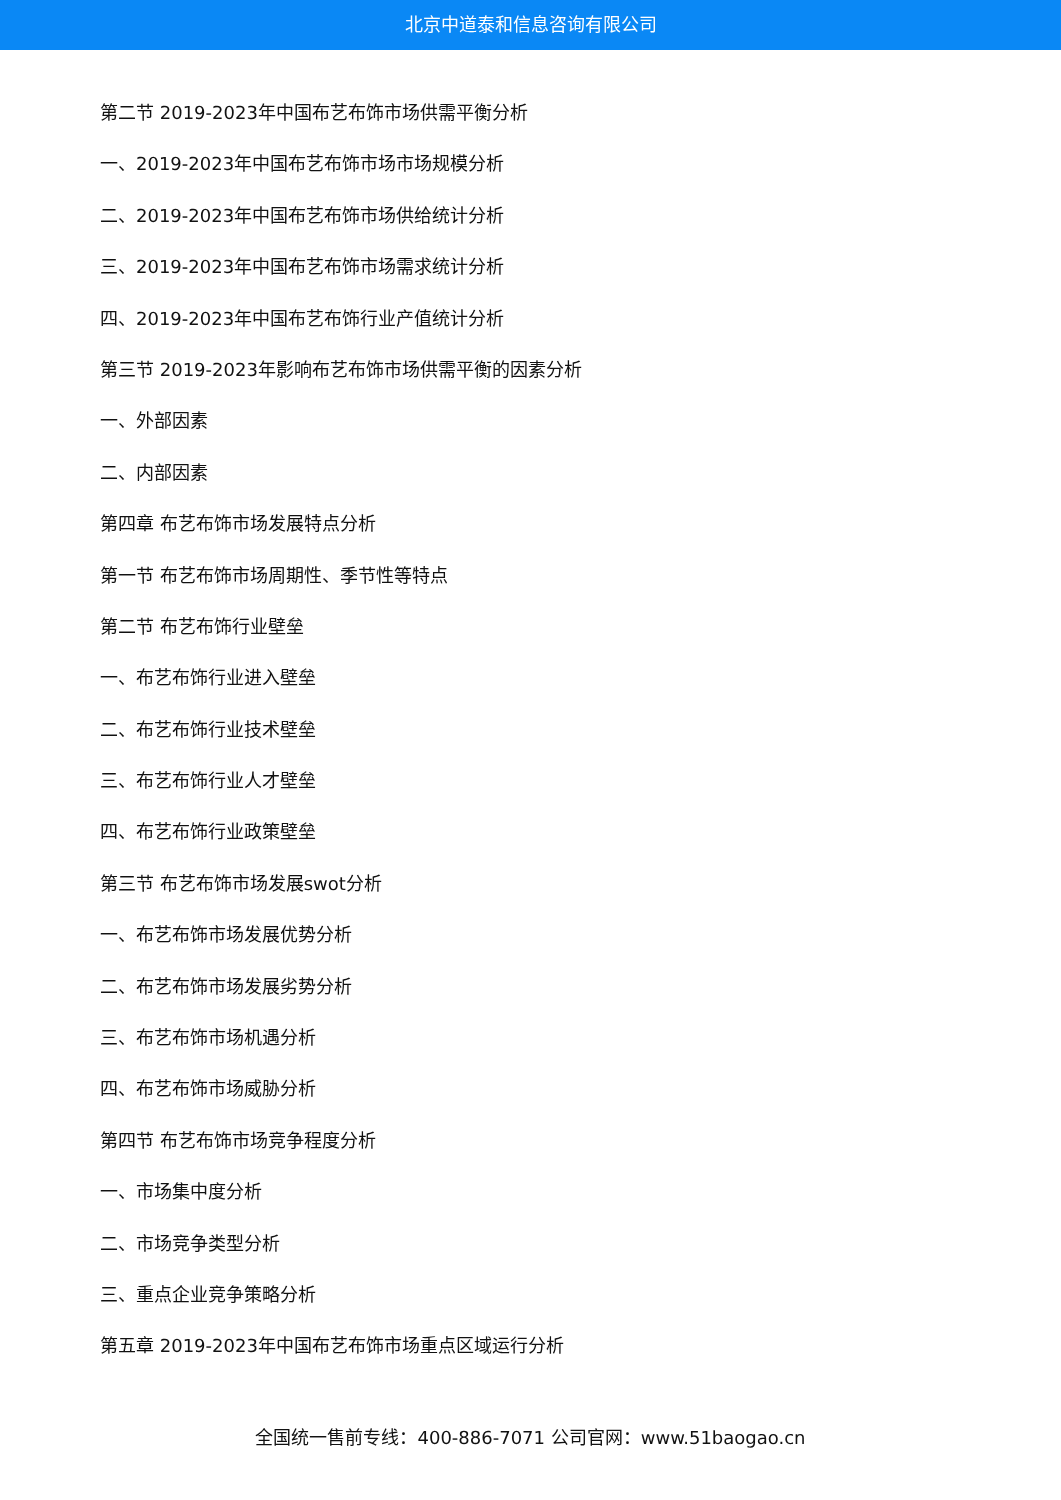北京中道泰和信息咨询有限公司
第二节 2019-2023年中国布艺布饰市场供需平衡分析
一、2019-2023年中国布艺布饰市场市场规模分析
二、2019-2023年中国布艺布饰市场供给统计分析
三、2019-2023年中国布艺布饰市场需求统计分析
四、2019-2023年中国布艺布饰行业产值统计分析
第三节 2019-2023年影响布艺布饰市场供需平衡的因素分析
一、外部因素
二、内部因素
第四章 布艺布饰市场发展特点分析
第一节 布艺布饰市场周期性、季节性等特点
第二节 布艺布饰行业壁垒
一、布艺布饰行业进入壁垒
二、布艺布饰行业技术壁垒
三、布艺布饰行业人才壁垒
四、布艺布饰行业政策壁垒
第三节 布艺布饰市场发展swot分析
一、布艺布饰市场发展优势分析
二、布艺布饰市场发展劣势分析
三、布艺布饰市场机遇分析
四、布艺布饰市场威胁分析
第四节 布艺布饰市场竞争程度分析
一、市场集中度分析
二、市场竞争类型分析
三、重点企业竞争策略分析
第五章 2019-2023年中国布艺布饰市场重点区域运行分析
全国统一售前专线：400-886-7071 公司官网：www.51baogao.cn